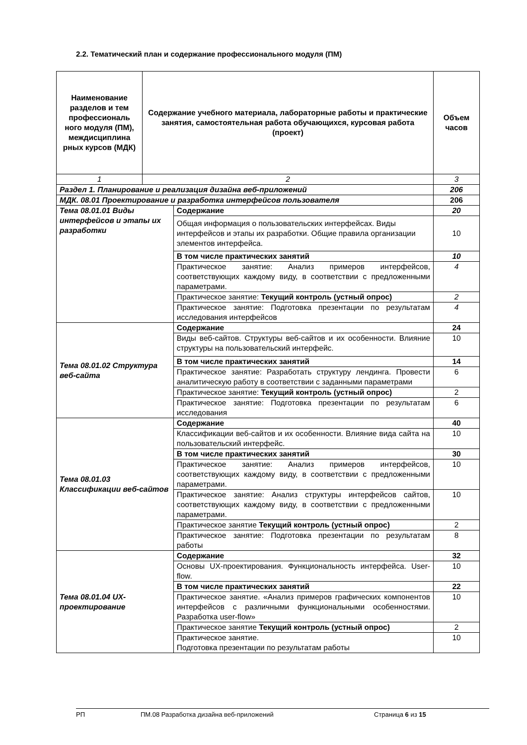2.2. Тематический план и содержание профессионального модуля (ПМ)
| Наименование разделов и тем профессиональ ного модуля (ПМ), междисциплина рных курсов (МДК) | Содержание учебного материала, лабораторные работы и практические занятия, самостоятельная работа обучающихся, курсовая работа (проект) | | Объем часов |
| --- | --- | --- | --- |
| 1 | 2 | | 3 |
| Раздел 1. Планирование и реализация дизайна веб-приложений | | | 206 |
| МДК. 08.01 Проектирование и разработка интерфейсов пользователя | | | 206 |
| Тема 08.01.01 Виды интерфейсов и этапы их разработки | | Содержание | 20 |
| | | Общая информация о пользовательских интерфейсах. Виды интерфейсов и этапы их разработки. Общие правила организации элементов интерфейса. | 10 |
| | | В том числе практических занятий | 10 |
| | | Практическое занятие: Анализ примеров интерфейсов, соответствующих каждому виду, в соответствии с предложенными параметрами. | 4 |
| | | Практическое занятие: Текущий контроль (устный опрос) | 2 |
| | | Практическое занятие: Подготовка презентации по результатам исследования интерфейсов | 4 |
| Тема 08.01.02 Структура веб-сайта | | Содержание | 24 |
| | | Виды веб-сайтов. Структуры веб-сайтов и их особенности. Влияние структуры на пользовательский интерфейс. | 10 |
| | | В том числе практических занятий | 14 |
| | | Практическое занятие: Разработать структуру лендинга. Провести аналитическую работу в соответствии с заданными параметрами | 6 |
| | | Практическое занятие: Текущий контроль (устный опрос) | 2 |
| | | Практическое занятие: Подготовка презентации по результатам исследования | 6 |
| Тема 08.01.03 Классификации веб-сайтов | | Содержание | 40 |
| | | Классификации веб-сайтов и их особенности. Влияние вида сайта на пользовательский интерфейс. | 10 |
| | | В том числе практических занятий | 30 |
| | | Практическое занятие: Анализ примеров интерфейсов, соответствующих каждому виду, в соответствии с предложенными параметрами. | 10 |
| | | Практическое занятие: Анализ структуры интерфейсов сайтов, соответствующих каждому виду, в соответствии с предложенными параметрами. | 10 |
| | | Практическое занятие Текущий контроль (устный опрос) | 2 |
| | | Практическое занятие: Подготовка презентации по результатам работы | 8 |
| Тема 08.01.04 UX-проектирование | | Содержание | 32 |
| | | Основы UX-проектирования. Функциональность интерфейса. User-flow. | 10 |
| | | В том числе практических занятий | 22 |
| | | Практическое занятие. «Анализ примеров графических компонентов интерфейсов с различными функциональными особенностями. Разработка user-flow» | 10 |
| | | Практическое занятие Текущий контроль (устный опрос) | 2 |
| | | Практическое занятие. Подготовка презентации по результатам работы | 10 |
РП ПМ.08 Разработка дизайна веб-приложений Страница 6 из 15